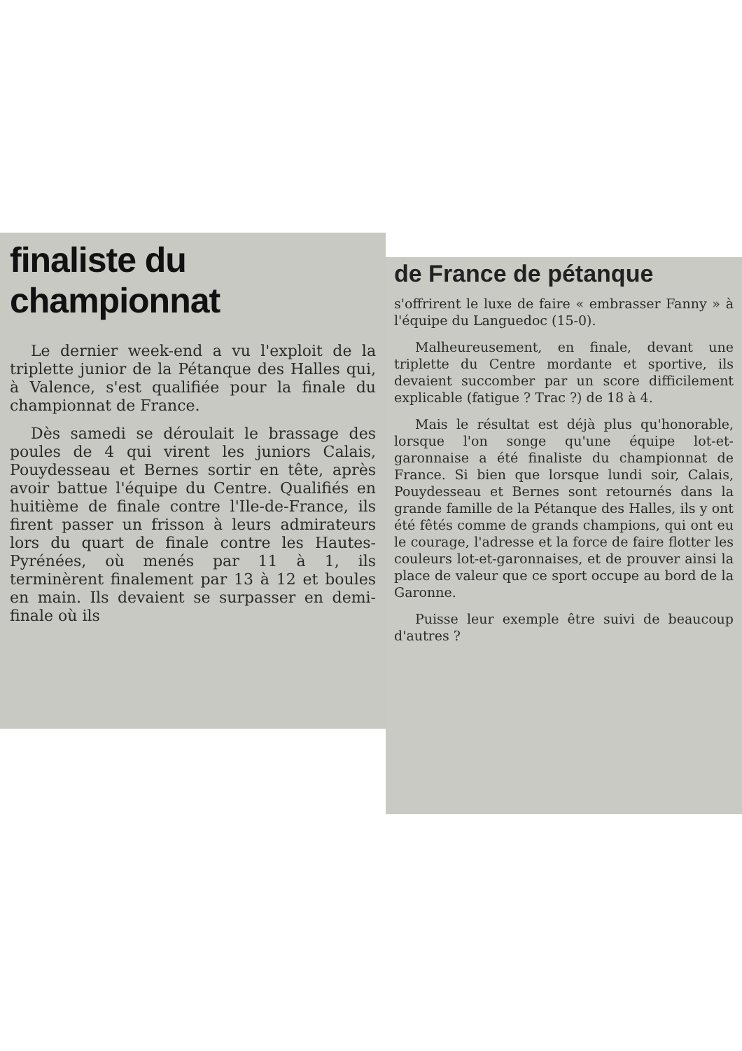finaliste du championnat
Le dernier week-end a vu l'exploit de la triplette junior de la Pétanque des Halles qui, à Valence, s'est qualifiée pour la finale du championnat de France.
Dès samedi se déroulait le brassage des poules de 4 qui virent les juniors Calais, Pouydesseau et Bernes sortir en tête, après avoir battue l'équipe du Centre. Qualifiés en huitième de finale contre l'Ile-de-France, ils firent passer un frisson à leurs admirateurs lors du quart de finale contre les Hautes-Pyrénées, où menés par 11 à 1, ils terminèrent finalement par 13 à 12 et boules en main. Ils devaient se surpasser en demi-finale où ils
de France de pétanque
s'offrirent le luxe de faire « embrasser Fanny » à l'équipe du Languedoc (15-0).
Malheureusement, en finale, devant une triplette du Centre mordante et sportive, ils devaient succomber par un score difficilement explicable (fatigue ? Trac ?) de 18 à 4.
Mais le résultat est déjà plus qu'honorable, lorsque l'on songe qu'une équipe lot-et-garonnaise a été finaliste du championnat de France. Si bien que lorsque lundi soir, Calais, Pouydesseau et Bernes sont retournés dans la grande famille de la Pétanque des Halles, ils y ont été fêtés comme de grands champions, qui ont eu le courage, l'adresse et la force de faire flotter les couleurs lot-et-garonnaises, et de prouver ainsi la place de valeur que ce sport occupe au bord de la Garonne.
Puisse leur exemple être suivi de beaucoup d'autres ?